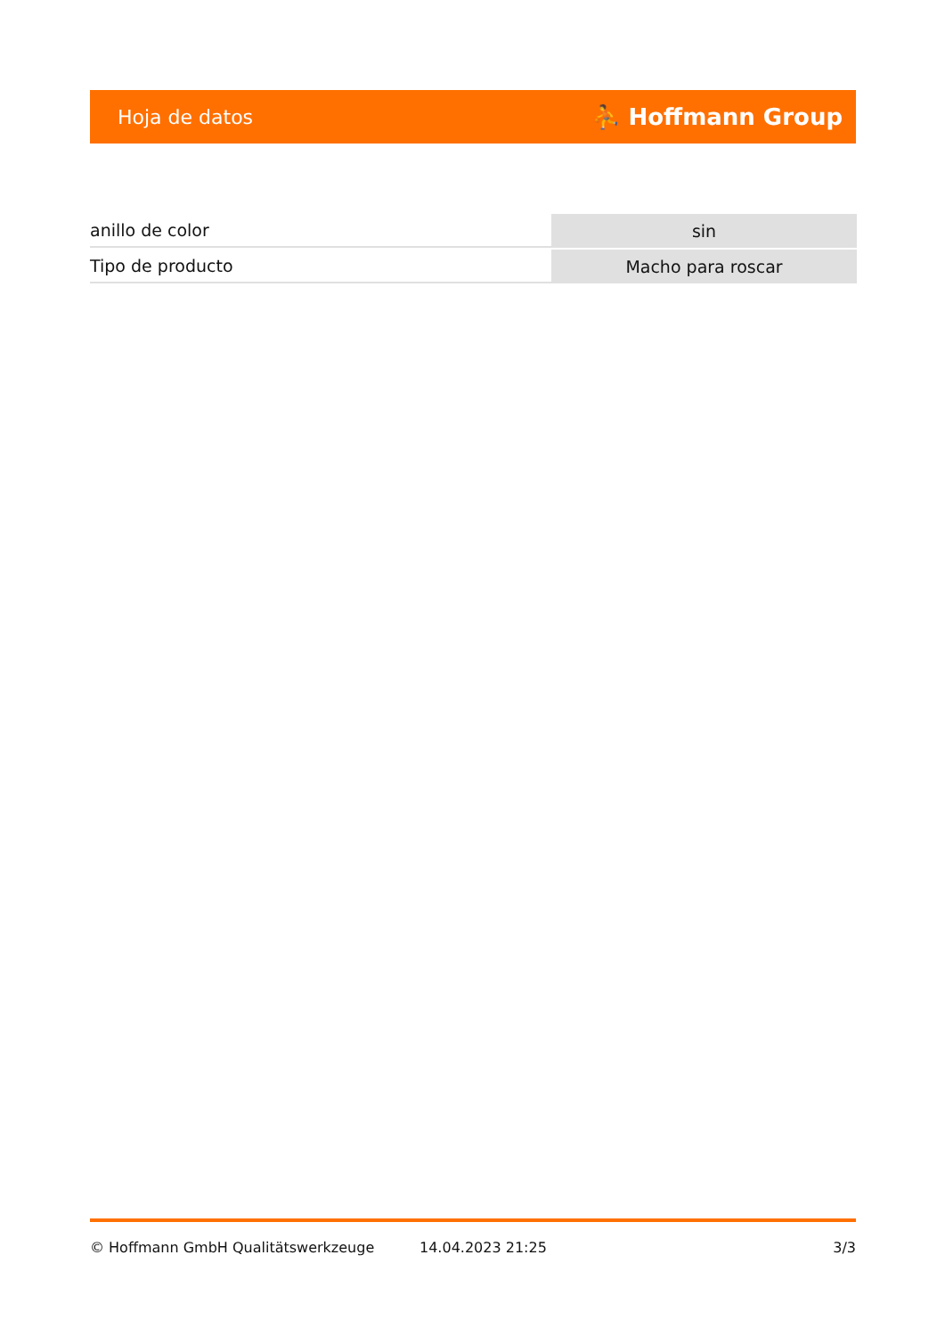Hoja de datos ⛹ Hoffmann Group
| anillo de color | sin |
| Tipo de producto | Macho para roscar |
© Hoffmann GmbH Qualitätswerkzeuge 14.04.2023 21:25 3/3